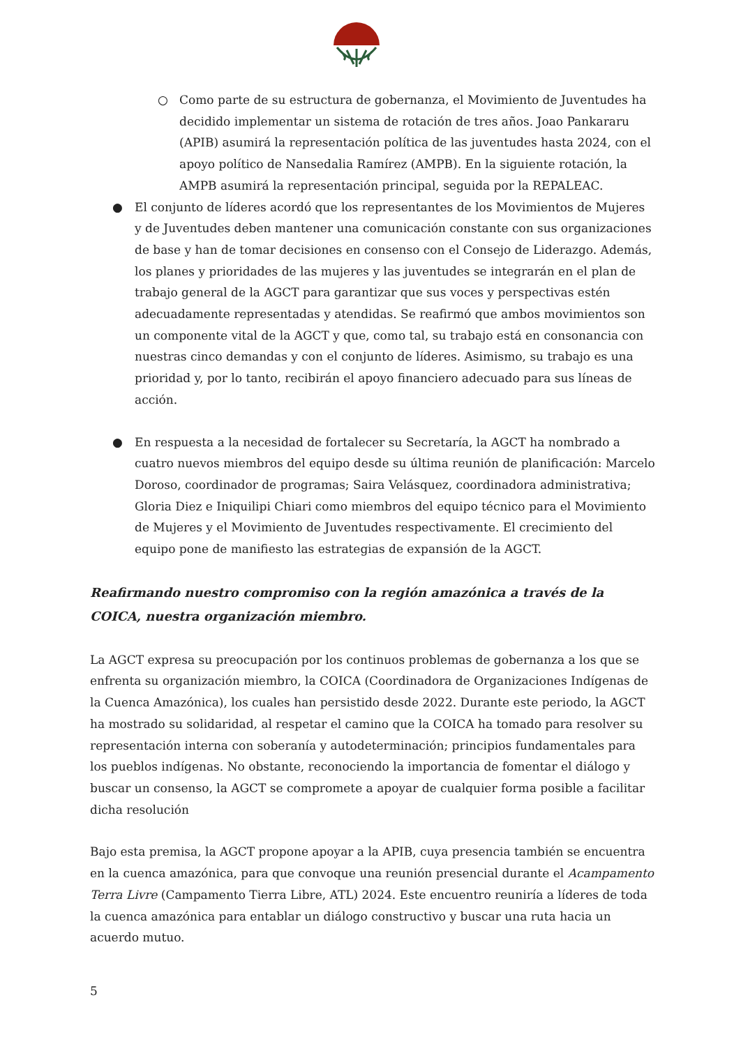○ Como parte de su estructura de gobernanza, el Movimiento de Juventudes ha decidido implementar un sistema de rotación de tres años. Joao Pankararu (APIB) asumirá la representación política de las juventudes hasta 2024, con el apoyo político de Nansedalia Ramírez (AMPB). En la siguiente rotación, la AMPB asumirá la representación principal, seguida por la REPALEAC.
● El conjunto de líderes acordó que los representantes de los Movimientos de Mujeres y de Juventudes deben mantener una comunicación constante con sus organizaciones de base y han de tomar decisiones en consenso con el Consejo de Liderazgo. Además, los planes y prioridades de las mujeres y las juventudes se integrarán en el plan de trabajo general de la AGCT para garantizar que sus voces y perspectivas estén adecuadamente representadas y atendidas. Se reafirmó que ambos movimientos son un componente vital de la AGCT y que, como tal, su trabajo está en consonancia con nuestras cinco demandas y con el conjunto de líderes. Asimismo, su trabajo es una prioridad y, por lo tanto, recibirán el apoyo financiero adecuado para sus líneas de acción.
● En respuesta a la necesidad de fortalecer su Secretaría, la AGCT ha nombrado a cuatro nuevos miembros del equipo desde su última reunión de planificación: Marcelo Doroso, coordinador de programas; Saira Velásquez, coordinadora administrativa; Gloria Diez e Iniquilipi Chiari como miembros del equipo técnico para el Movimiento de Mujeres y el Movimiento de Juventudes respectivamente. El crecimiento del equipo pone de manifiesto las estrategias de expansión de la AGCT.
Reafirmando nuestro compromiso con la región amazónica a través de la COICA, nuestra organización miembro.
La AGCT expresa su preocupación por los continuos problemas de gobernanza a los que se enfrenta su organización miembro, la COICA (Coordinadora de Organizaciones Indígenas de la Cuenca Amazónica), los cuales han persistido desde 2022. Durante este periodo, la AGCT ha mostrado su solidaridad, al respetar el camino que la COICA ha tomado para resolver su representación interna con soberanía y autodeterminación; principios fundamentales para los pueblos indígenas. No obstante, reconociendo la importancia de fomentar el diálogo y buscar un consenso, la AGCT se compromete a apoyar de cualquier forma posible a facilitar dicha resolución
Bajo esta premisa, la AGCT propone apoyar a la APIB, cuya presencia también se encuentra en la cuenca amazónica, para que convoque una reunión presencial durante el Acampamento Terra Livre (Campamento Tierra Libre, ATL) 2024. Este encuentro reuniría a líderes de toda la cuenca amazónica para entablar un diálogo constructivo y buscar una ruta hacia un acuerdo mutuo.
5